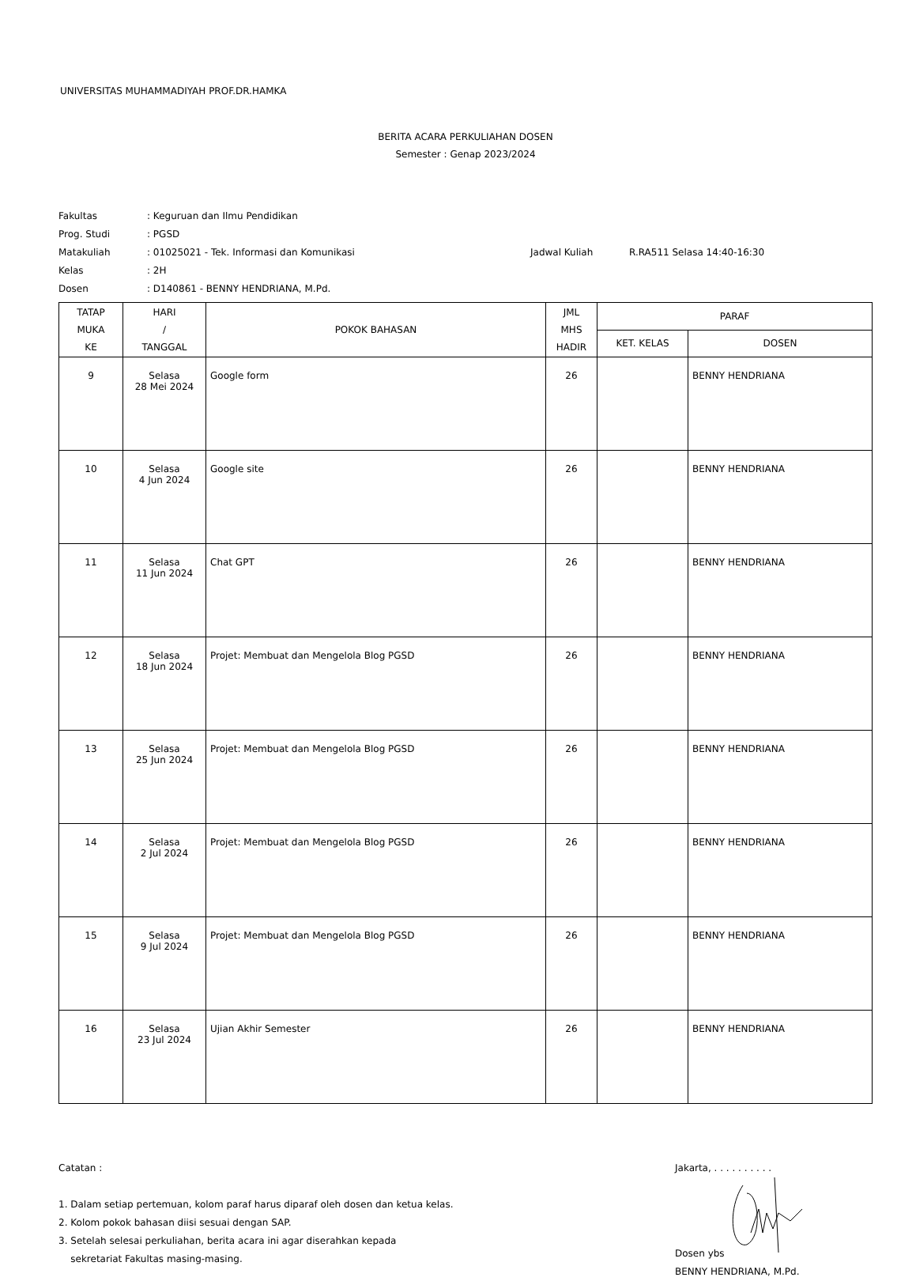UNIVERSITAS MUHAMMADIYAH PROF.DR.HAMKA
BERITA ACARA PERKULIAHAN DOSEN
Semester : Genap 2023/2024
| Fakultas | : Keguruan dan Ilmu Pendidikan | | |
| Prog. Studi | : PGSD | | |
| Matakuliah | : 01025021 - Tek. Informasi dan Komunikasi | Jadwal Kuliah | R.RA511 Selasa 14:40-16:30 |
| Kelas | : 2H | | |
| Dosen | : D140861 - BENNY HENDRIANA, M.Pd. | | |
| TATAP MUKA KE | HARI / TANGGAL | POKOK BAHASAN | JML MHS HADIR | PARAF | |
| --- | --- | --- | --- | --- | --- |
| | | | | KET. KELAS | DOSEN |
| 9 | Selasa 28 Mei 2024 | Google form | 26 | | BENNY HENDRIANA |
| 10 | Selasa 4 Jun 2024 | Google site | 26 | | BENNY HENDRIANA |
| 11 | Selasa 11 Jun 2024 | Chat GPT | 26 | | BENNY HENDRIANA |
| 12 | Selasa 18 Jun 2024 | Projet: Membuat dan Mengelola Blog PGSD | 26 | | BENNY HENDRIANA |
| 13 | Selasa 25 Jun 2024 | Projet: Membuat dan Mengelola Blog PGSD | 26 | | BENNY HENDRIANA |
| 14 | Selasa 2 Jul 2024 | Projet: Membuat dan Mengelola Blog PGSD | 26 | | BENNY HENDRIANA |
| 15 | Selasa 9 Jul 2024 | Projet: Membuat dan Mengelola Blog PGSD | 26 | | BENNY HENDRIANA |
| 16 | Selasa 23 Jul 2024 | Ujian Akhir Semester | 26 | | BENNY HENDRIANA |
Catatan :
1. Dalam setiap pertemuan, kolom paraf harus diparaf oleh dosen dan ketua kelas.
2. Kolom pokok bahasan diisi sesuai dengan SAP.
3. Setelah selesai perkuliahan, berita acara ini agar diserahkan kepada
sekretariat Fakultas masing-masing.
Jakarta, . . . . . . . . . .
Dosen ybs
BENNY HENDRIANA, M.Pd.